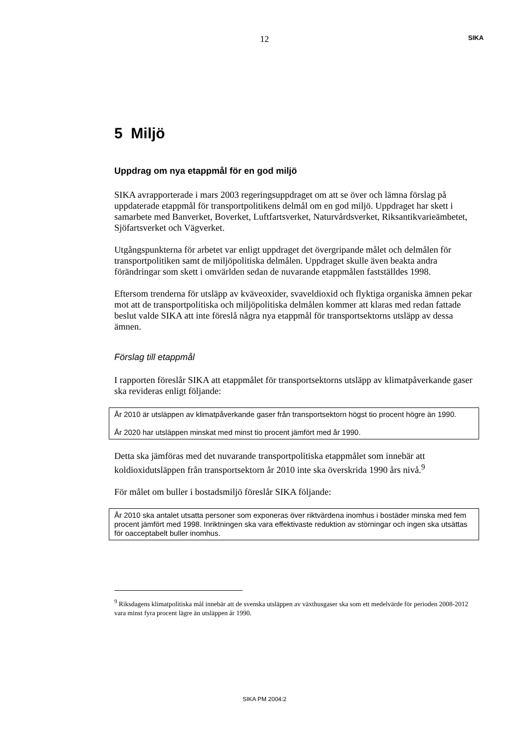12 SIKA
5 Miljö
Uppdrag om nya etappmål för en god miljö
SIKA avrapporterade i mars 2003 regeringsuppdraget om att se över och lämna förslag på uppdaterade etappmål för transportpolitikens delmål om en god miljö. Uppdraget har skett i samarbete med Banverket, Boverket, Luftfartsverket, Naturvårdsverket, Riksantikvarieämbetet, Sjöfartsverket och Vägverket.
Utgångspunkterna för arbetet var enligt uppdraget det övergripande målet och delmålen för transportpolitiken samt de miljöpolitiska delmålen. Uppdraget skulle även beakta andra förändringar som skett i omvärlden sedan de nuvarande etappmålen fastställdes 1998.
Eftersom trenderna för utsläpp av kväveoxider, svaveldioxid och flyktiga organiska ämnen pekar mot att de transportpolitiska och miljöpolitiska delmålen kommer att klaras med redan fattade beslut valde SIKA att inte föreslå några nya etappmål för transportsektorns utsläpp av dessa ämnen.
Förslag till etappmål
I rapporten föreslår SIKA att etappmålet för transportsektorns utsläpp av klimatpåverkande gaser ska revideras enligt följande:
År 2010 är utsläppen av klimatpåverkande gaser från transportsektorn högst tio procent högre än 1990.
År 2020 har utsläppen minskat med minst tio procent jämfört med år 1990.
Detta ska jämföras med det nuvarande transportpolitiska etappmålet som innebär att koldioxidutsläppen från transportsektorn år 2010 inte ska överskrida 1990 års nivå.<sup>9</sup>
För målet om buller i bostadsmiljö föreslår SIKA följande:
År 2010 ska antalet utsatta personer som exponeras över riktvärdena inomhus i bostäder minska med fem procent jämfört med 1998. Inriktningen ska vara effektivaste reduktion av störningar och ingen ska utsättas för oacceptabelt buller inomhus.
<sup>9</sup> Riksdagens klimatpolitiska mål innebär att de svenska utsläppen av växthusgaser ska som ett medelvärde för perioden 2008-2012 vara minst fyra procent lägre än utsläppen år 1990.
SIKA PM 2004:2